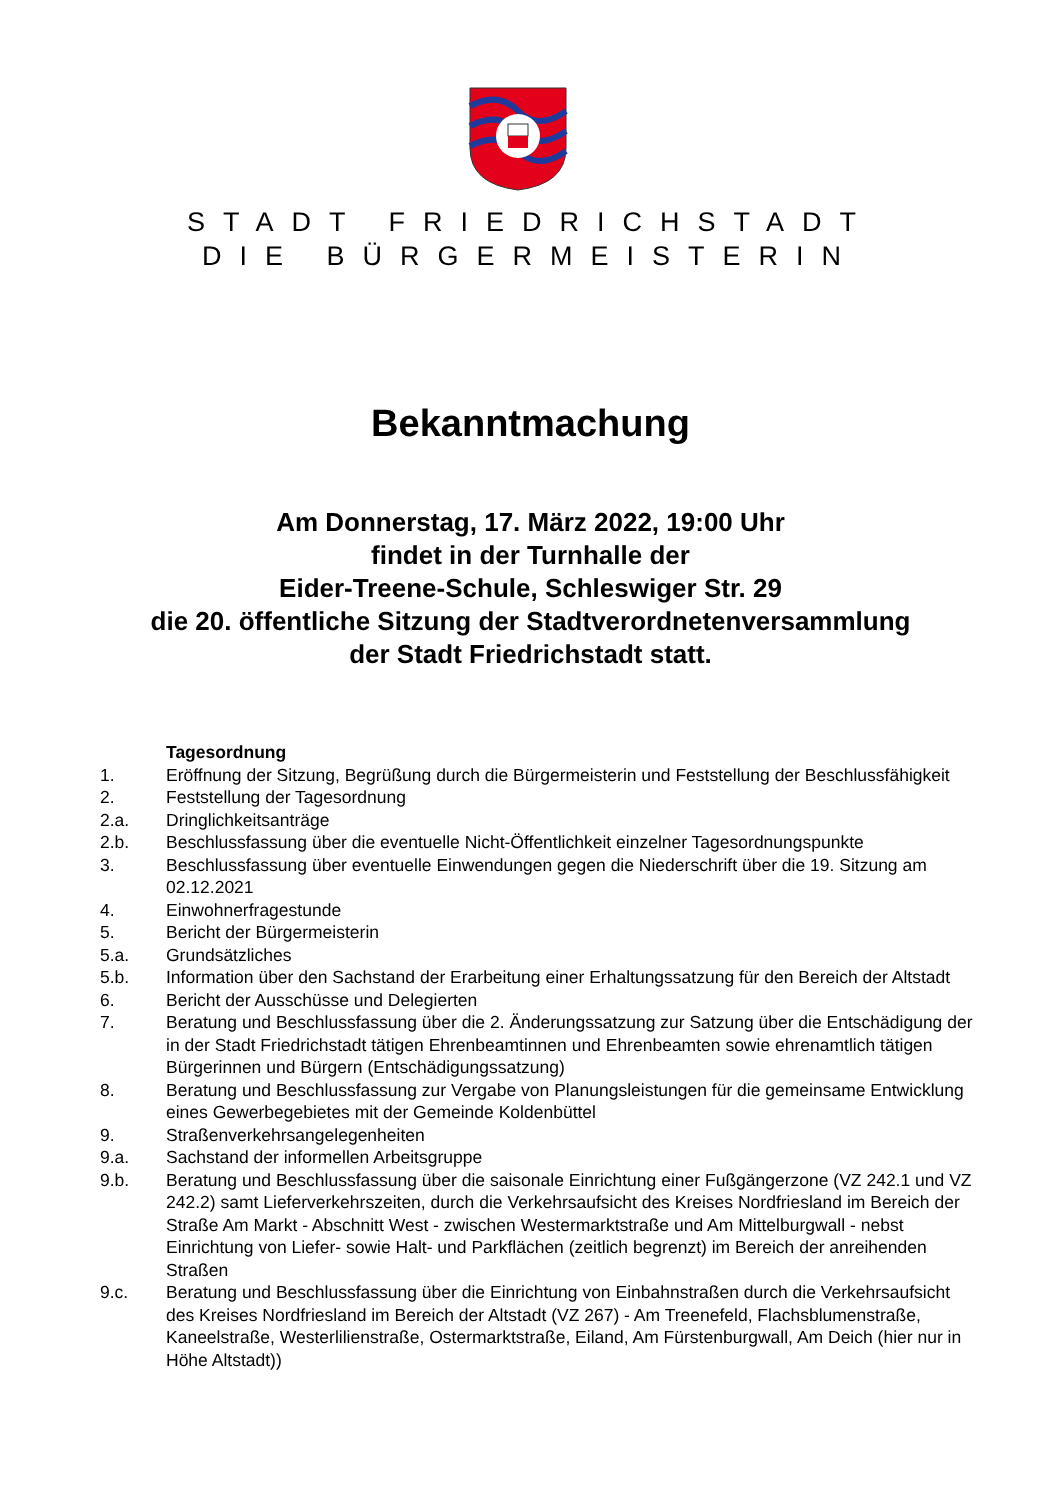STADT FRIEDRICHSTADT
DIE BÜRGERMEISTERIN
Bekanntmachung
Am Donnerstag, 17. März 2022, 19:00 Uhr
findet in der Turnhalle der
Eider-Treene-Schule, Schleswiger Str. 29
die 20. öffentliche Sitzung der Stadtverordnetenversammlung
der Stadt Friedrichstadt statt.
Tagesordnung
1. Eröffnung der Sitzung, Begrüßung durch die Bürgermeisterin und Feststellung der Beschlussfähigkeit
2. Feststellung der Tagesordnung
2.a. Dringlichkeitsanträge
2.b. Beschlussfassung über die eventuelle Nicht-Öffentlichkeit einzelner Tagesordnungspunkte
3. Beschlussfassung über eventuelle Einwendungen gegen die Niederschrift über die 19. Sitzung am 02.12.2021
4. Einwohnerfragestunde
5. Bericht der Bürgermeisterin
5.a. Grundsätzliches
5.b. Information über den Sachstand der Erarbeitung einer Erhaltungssatzung für den Bereich der Altstadt
6. Bericht der Ausschüsse und Delegierten
7. Beratung und Beschlussfassung über die 2. Änderungssatzung zur Satzung über die Entschädigung der in der Stadt Friedrichstadt tätigen Ehrenbeamtinnen und Ehrenbeamten sowie ehrenamtlich tätigen Bürgerinnen und Bürgern (Entschädigungssatzung)
8. Beratung und Beschlussfassung zur Vergabe von Planungsleistungen für die gemeinsame Entwicklung eines Gewerbegebietes mit der Gemeinde Koldenbüttel
9. Straßenverkehrsangelegenheiten
9.a. Sachstand der informellen Arbeitsgruppe
9.b. Beratung und Beschlussfassung über die saisonale Einrichtung einer Fußgängerzone (VZ 242.1 und VZ 242.2) samt Lieferverkehrszeiten, durch die Verkehrsaufsicht des Kreises Nordfriesland im Bereich der Straße Am Markt - Abschnitt West - zwischen Westermarktstraße und Am Mittelburgwall - nebst Einrichtung von Liefer- sowie Halt- und Parkflächen (zeitlich begrenzt) im Bereich der anreihenden Straßen
9.c. Beratung und Beschlussfassung über die Einrichtung von Einbahnstraßen durch die Verkehrsaufsicht des Kreises Nordfriesland im Bereich der Altstadt (VZ 267) - Am Treenefeld, Flachsblumenstraße, Kaneelstraße, Westerlilienstraße, Ostermarktstraße, Eiland, Am Fürstenburgwall, Am Deich (hier nur in Höhe Altstadt))